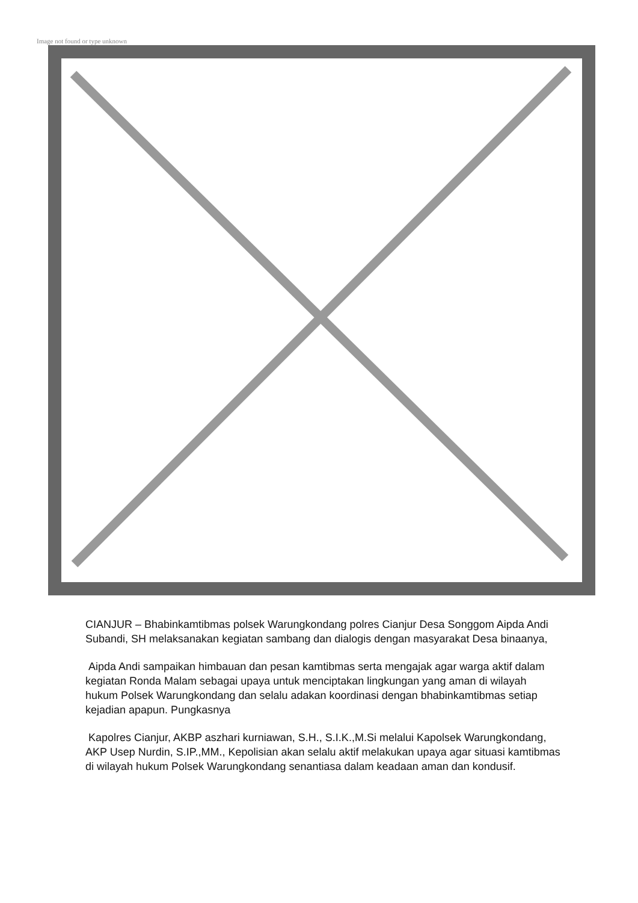Image not found or type unknown
CIANJUR – Bhabinkamtibmas polsek Warungkondang polres Cianjur Desa Songgom Aipda Andi Subandi, SH melaksanakan kegiatan sambang dan dialogis dengan masyarakat Desa binaanya,
Aipda Andi sampaikan himbauan dan pesan kamtibmas serta mengajak agar warga aktif dalam kegiatan Ronda Malam sebagai upaya untuk menciptakan lingkungan yang aman di wilayah hukum Polsek Warungkondang dan selalu adakan koordinasi dengan bhabinkamtibmas setiap kejadian apapun. Pungkasnya
Kapolres Cianjur, AKBP aszhari kurniawan, S.H., S.I.K.,M.Si melalui Kapolsek Warungkondang, AKP Usep Nurdin, S.IP.,MM., Kepolisian akan selalu aktif melakukan upaya agar situasi kamtibmas di wilayah hukum Polsek Warungkondang senantiasa dalam keadaan aman dan kondusif.